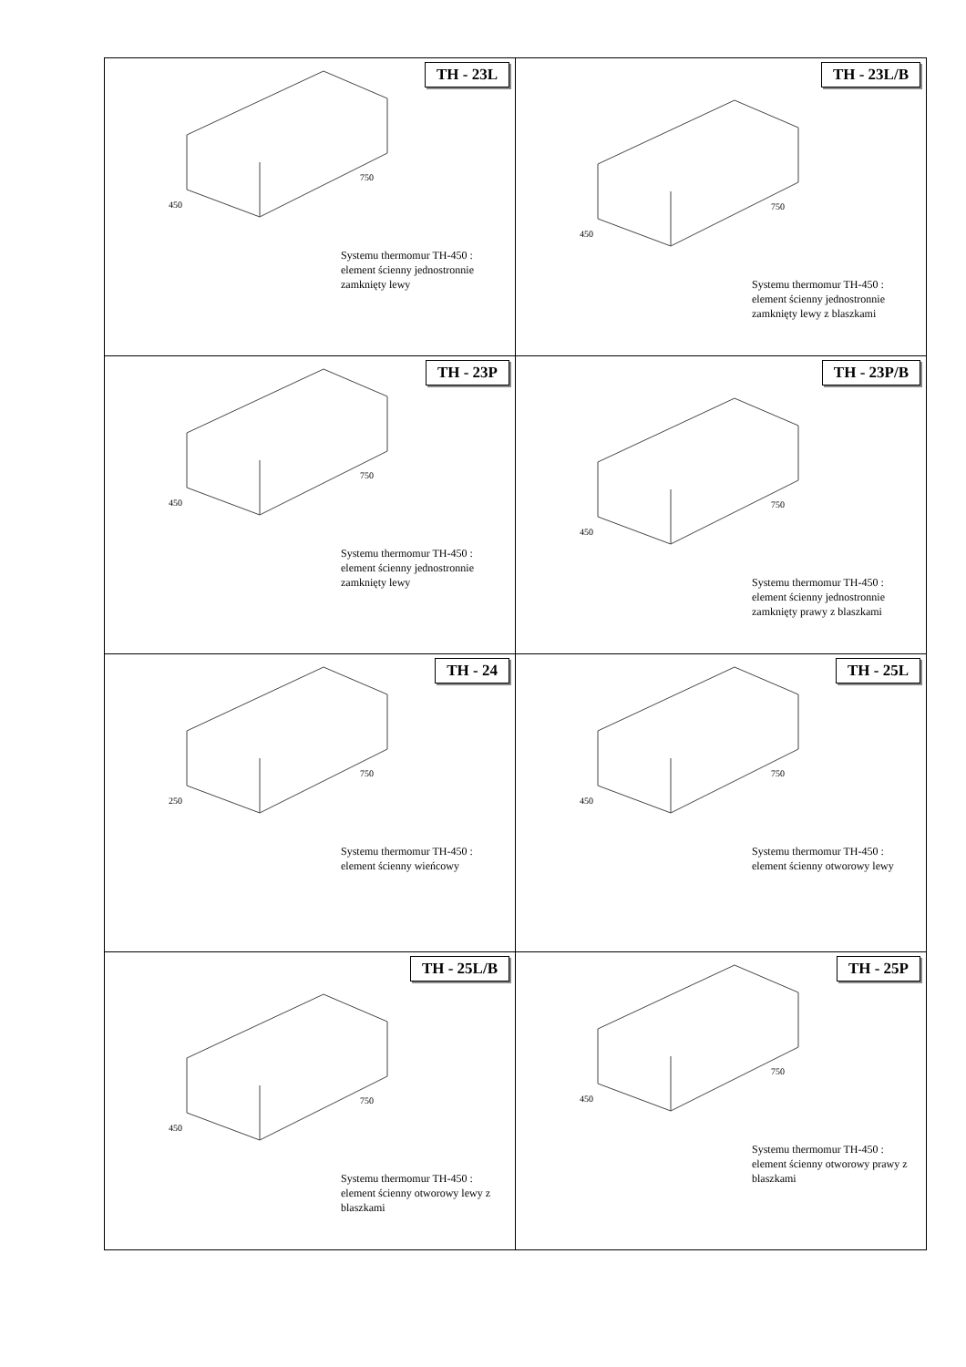| TH - 23L 750 450 Systemu thermomur TH-450 : element ścienny jednostronnie zamknięty lewy | TH - 23L/B 750 450 Systemu thermomur TH-450 : element ścienny jednostronnie zamknięty lewy z blaszkami |
| TH - 23P 750 450 Systemu thermomur TH-450 : element ścienny jednostronnie zamknięty lewy | TH - 23P/B 750 450 Systemu thermomur TH-450 : element ścienny jednostronnie zamknięty prawy z blaszkami |
| TH - 24 750 250 Systemu thermomur TH-450 : element ścienny wieńcowy | TH - 25L 750 450 Systemu thermomur TH-450 : element ścienny otworowy lewy |
| TH - 25L/B 750 450 Systemu thermomur TH-450 : element ścienny otworowy lewy z blaszkami | TH - 25P 750 450 Systemu thermomur TH-450 : element ścienny otworowy prawy z blaszkami |